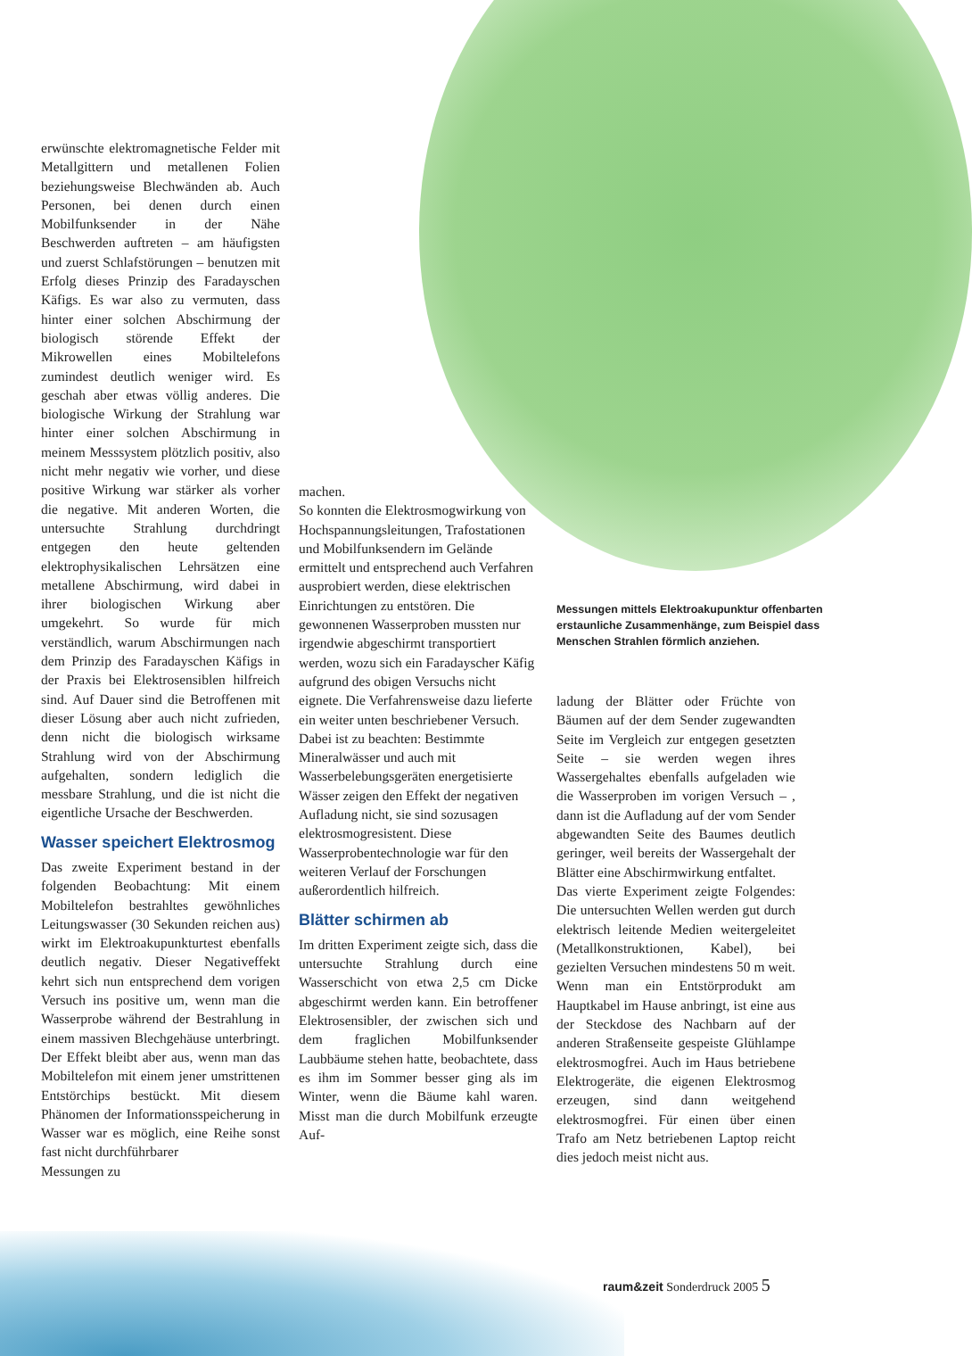erwünschte elektromagnetische Felder mit Metallgittern und metallenen Folien beziehungsweise Blechwänden ab. Auch Personen, bei denen durch einen Mobilfunksender in der Nähe Beschwerden auftreten – am häufigsten und zuerst Schlafstörungen – benutzen mit Erfolg dieses Prinzip des Faradayschen Käfigs. Es war also zu vermuten, dass hinter einer solchen Abschirmung der biologisch störende Effekt der Mikrowellen eines Mobiltelefons zumindest deutlich weniger wird. Es geschah aber etwas völlig anderes. Die biologische Wirkung der Strahlung war hinter einer solchen Abschirmung in meinem Messsystem plötzlich positiv, also nicht mehr negativ wie vorher, und diese positive Wirkung war stärker als vorher die negative. Mit anderen Worten, die untersuchte Strahlung durchdringt entgegen den heute geltenden elektrophysikalischen Lehrsätzen eine metallene Abschirmung, wird dabei in ihrer biologischen Wirkung aber umgekehrt. So wurde für mich verständlich, warum Abschirmungen nach dem Prinzip des Faradayschen Käfigs in der Praxis bei Elektrosensiblen hilfreich sind. Auf Dauer sind die Betroffenen mit dieser Lösung aber auch nicht zufrieden, denn nicht die biologisch wirksame Strahlung wird von der Abschirmung aufgehalten, sondern lediglich die messbare Strahlung, und die ist nicht die eigentliche Ursache der Beschwerden.
Wasser speichert Elektrosmog
Das zweite Experiment bestand in der folgenden Beobachtung: Mit einem Mobiltelefon bestrahltes gewöhnliches Leitungswasser (30 Sekunden reichen aus) wirkt im Elektroakupunkturtest ebenfalls deutlich negativ. Dieser Negativeffekt kehrt sich nun entsprechend dem vorigen Versuch ins positive um, wenn man die Wasserprobe während der Bestrahlung in einem massiven Blechgehäuse unterbringt. Der Effekt bleibt aber aus, wenn man das Mobiltelefon mit einem jener umstrittenen Entstörchips bestückt. Mit diesem Phänomen der Informationsspeicherung in Wasser war es möglich, eine Reihe sonst fast nicht durchführbarer
Messungen zu
machen.
So konnten die Elektrosmogwirkung von Hochspannungsleitungen, Trafostationen und Mobilfunksendern im Gelände ermittelt und entsprechend auch Verfahren ausprobiert werden, diese elektrischen Einrichtungen zu entstören. Die gewonnenen Wasserproben mussten nur irgendwie abgeschirmt transportiert werden, wozu sich ein Faradayscher Käfig aufgrund des obigen Versuchs nicht eignete. Die Verfahrensweise dazu lieferte ein weiter unten beschriebener Versuch. Dabei ist zu beachten: Bestimmte Mineralwässer und auch mit Wasserbelebungsgeräten energetisierte Wässer zeigen den Effekt der negativen Aufladung nicht, sie sind sozusagen elektrosmogresistent. Diese Wasserprobentechnologie war für den weiteren Verlauf der Forschungen außerordentlich hilfreich.
Blätter schirmen ab
Im dritten Experiment zeigte sich, dass die untersuchte Strahlung durch eine Wasserschicht von etwa 2,5 cm Dicke abgeschirmt werden kann. Ein betroffener Elektrosensibler, der zwischen sich und dem fraglichen Mobilfunksender Laubbäume stehen hatte, beobachtete, dass es ihm im Sommer besser ging als im Winter, wenn die Bäume kahl waren. Misst man die durch Mobilfunk erzeugte Auf-
Messungen mittels Elektroakupunktur offenbarten erstaunliche Zusammenhänge, zum Beispiel dass Menschen Strahlen förmlich anziehen.
ladung der Blätter oder Früchte von Bäumen auf der dem Sender zugewandten Seite im Vergleich zur entgegen gesetzten Seite – sie werden wegen ihres Wassergehaltes ebenfalls aufgeladen wie die Wasserproben im vorigen Versuch – , dann ist die Aufladung auf der vom Sender abgewandten Seite des Baumes deutlich geringer, weil bereits der Wassergehalt der Blätter eine Abschirmwirkung entfaltet.
Das vierte Experiment zeigte Folgendes: Die untersuchten Wellen werden gut durch elektrisch leitende Medien weitergeleitet (Metallkonstruktionen, Kabel), bei gezielten Versuchen mindestens 50 m weit. Wenn man ein Entstörprodukt am Hauptkabel im Hause anbringt, ist eine aus der Steckdose des Nachbarn auf der anderen Straßenseite gespeiste Glühlampe elektrosmogfrei. Auch im Haus betriebene Elektrogeräte, die eigenen Elektrosmog erzeugen, sind dann weitgehend elektrosmogfrei. Für einen über einen Trafo am Netz betriebenen Laptop reicht dies jedoch meist nicht aus.
raum&zeit Sonderdruck 2005 5